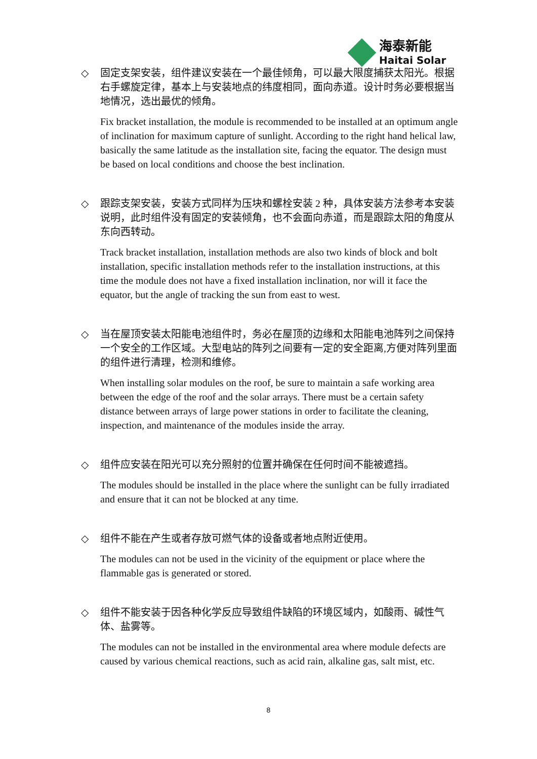海泰新能
Haitai Solar
◇ 固定支架安装，组件建议安装在一个最佳倾角，可以最大限度捕获太阳光。根据右手螺旋定律，基本上与安装地点的纬度相同，面向赤道。设计时务必要根据当地情况，选出最优的倾角。
Fix bracket installation, the module is recommended to be installed at an optimum angle of inclination for maximum capture of sunlight. According to the right hand helical law, basically the same latitude as the installation site, facing the equator. The design must be based on local conditions and choose the best inclination.
◇ 跟踪支架安装，安装方式同样为压块和螺栓安装 2 种，具体安装方法参考本安装说明，此时组件没有固定的安装倾角，也不会面向赤道，而是跟踪太阳的角度从东向西转动。
Track bracket installation, installation methods are also two kinds of block and bolt installation, specific installation methods refer to the installation instructions, at this time the module does not have a fixed installation inclination, nor will it face the equator, but the angle of tracking the sun from east to west.
◇ 当在屋顶安装太阳能电池组件时，务必在屋顶的边缘和太阳能电池阵列之间保持一个安全的工作区域。大型电站的阵列之间要有一定的安全距离,方便对阵列里面的组件进行清理，检测和维修。
When installing solar modules on the roof, be sure to maintain a safe working area between the edge of the roof and the solar arrays. There must be a certain safety distance between arrays of large power stations in order to facilitate the cleaning, inspection, and maintenance of the modules inside the array.
◇ 组件应安装在阳光可以充分照射的位置并确保在任何时间不能被遮挡。
The modules should be installed in the place where the sunlight can be fully irradiated and ensure that it can not be blocked at any time.
◇ 组件不能在产生或者存放可燃气体的设备或者地点附近使用。
The modules can not be used in the vicinity of the equipment or place where the flammable gas is generated or stored.
◇ 组件不能安装于因各种化学反应导致组件缺陷的环境区域内，如酸雨、碱性气体、盐雾等。
The modules can not be installed in the environmental area where module defects are caused by various chemical reactions, such as acid rain, alkaline gas, salt mist, etc.
8